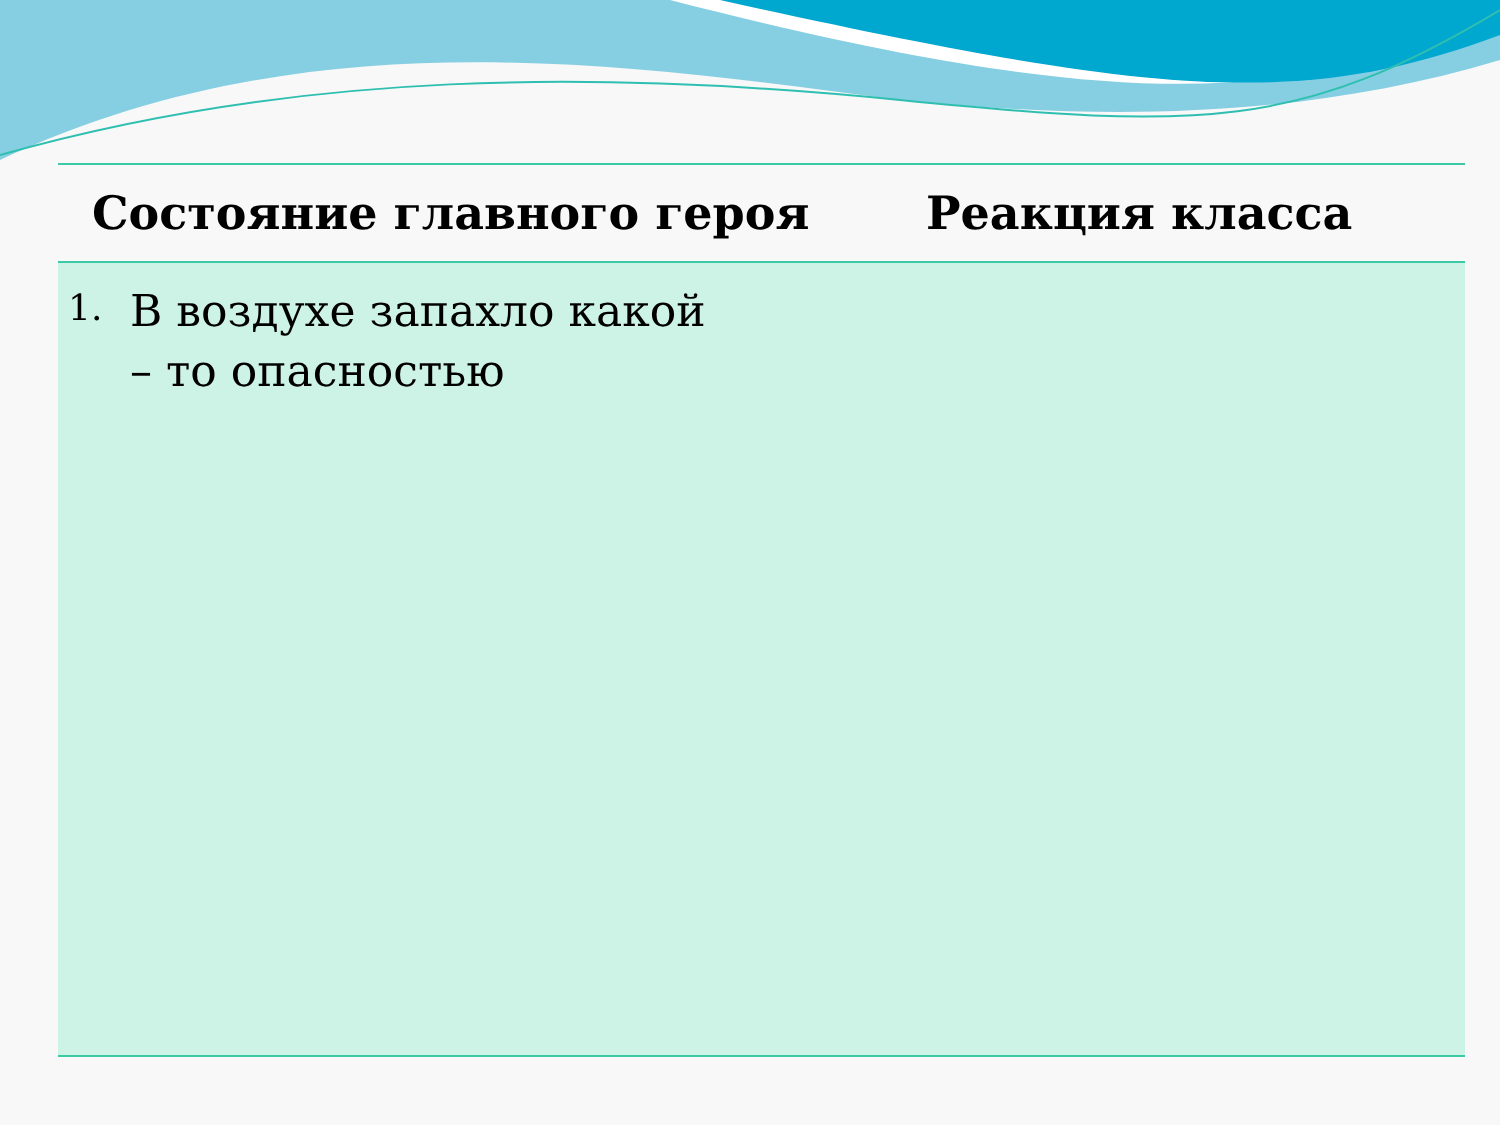| Состояние главного героя | Реакция класса |
| --- | --- |
| 1. В воздухе запахло какой – то опасностью | |